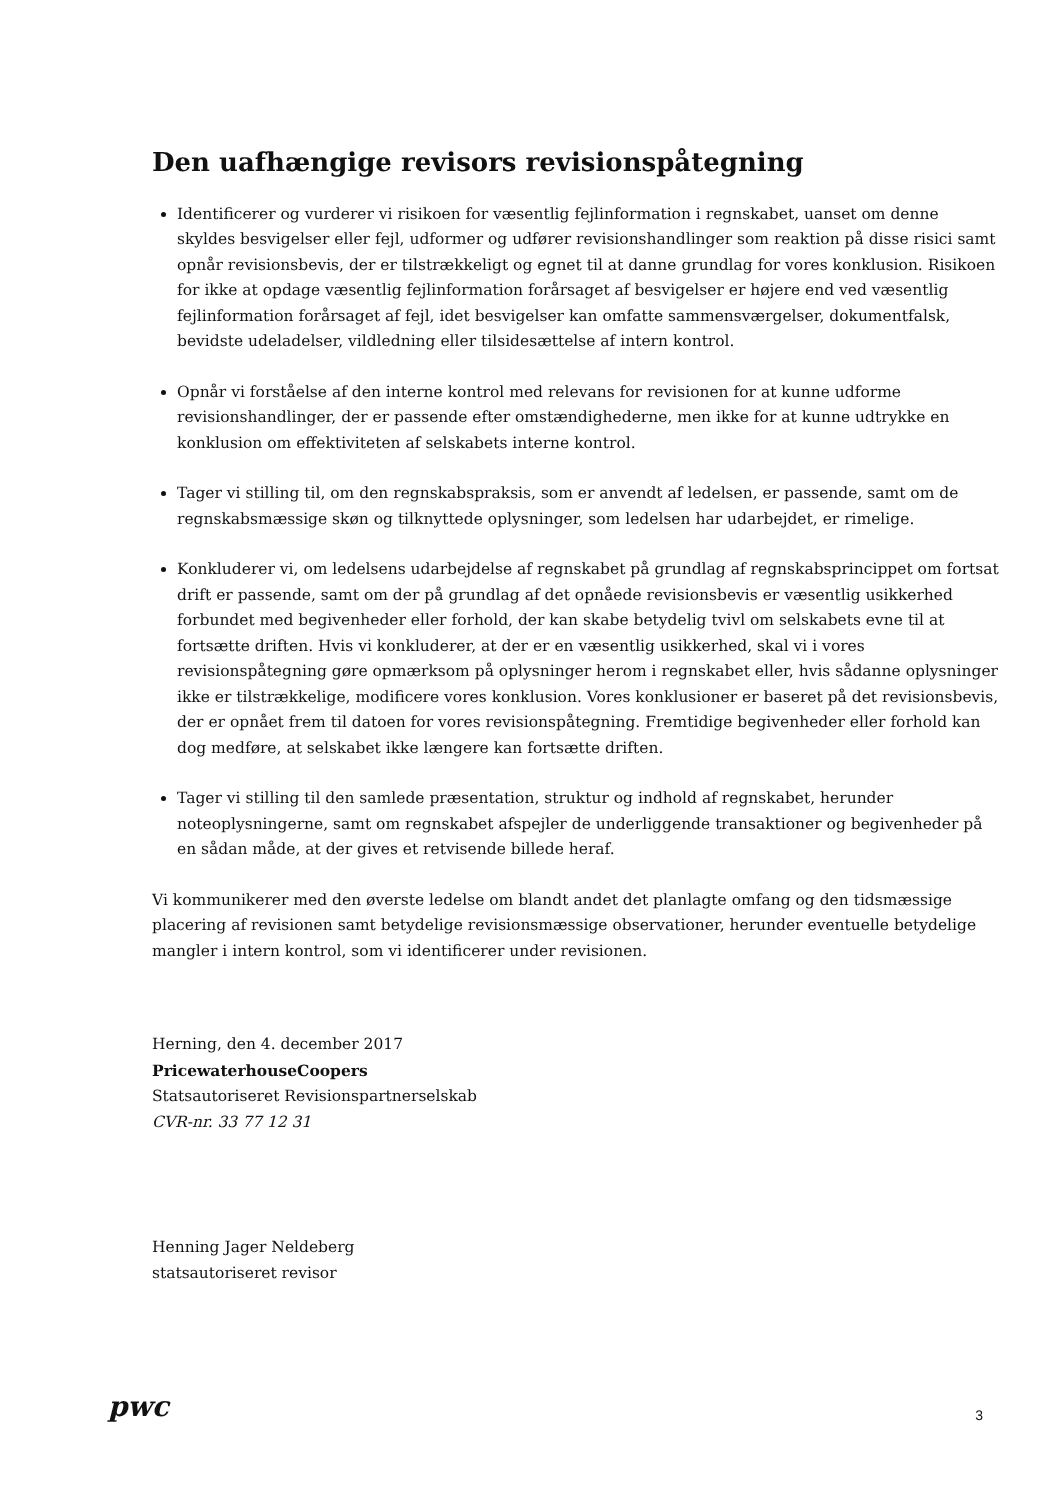Den uafhængige revisors revisionspåtegning
Identificerer og vurderer vi risikoen for væsentlig fejlinformation i regnskabet, uanset om denne skyldes besvigelser eller fejl, udformer og udfører revisionshandlinger som reaktion på disse risici samt opnår revisionsbevis, der er tilstrækkeligt og egnet til at danne grundlag for vores konklusion. Risikoen for ikke at opdage væsentlig fejlinformation forårsaget af besvigelser er højere end ved væsentlig fejlinformation forårsaget af fejl, idet besvigelser kan omfatte sammensværgelser, dokumentfalsk, bevidste udeladelser, vildledning eller tilsidesættelse af intern kontrol.
Opnår vi forståelse af den interne kontrol med relevans for revisionen for at kunne udforme revisionshandlinger, der er passende efter omstændighederne, men ikke for at kunne udtrykke en konklusion om effektiviteten af selskabets interne kontrol.
Tager vi stilling til, om den regnskabspraksis, som er anvendt af ledelsen, er passende, samt om de regnskabsmæssige skøn og tilknyttede oplysninger, som ledelsen har udarbejdet, er rimelige.
Konkluderer vi, om ledelsens udarbejdelse af regnskabet på grundlag af regnskabsprincippet om fortsat drift er passende, samt om der på grundlag af det opnåede revisionsbevis er væsentlig usikkerhed forbundet med begivenheder eller forhold, der kan skabe betydelig tvivl om selskabets evne til at fortsætte driften. Hvis vi konkluderer, at der er en væsentlig usikkerhed, skal vi i vores revisionspåtegning gøre opmærksom på oplysninger herom i regnskabet eller, hvis sådanne oplysninger ikke er tilstrækkelige, modificere vores konklusion. Vores konklusioner er baseret på det revisionsbevis, der er opnået frem til datoen for vores revisionspåtegning. Fremtidige begivenheder eller forhold kan dog medføre, at selskabet ikke længere kan fortsætte driften.
Tager vi stilling til den samlede præsentation, struktur og indhold af regnskabet, herunder noteoplysningerne, samt om regnskabet afspejler de underliggende transaktioner og begivenheder på en sådan måde, at der gives et retvisende billede heraf.
Vi kommunikerer med den øverste ledelse om blandt andet det planlagte omfang og den tidsmæssige placering af revisionen samt betydelige revisionsmæssige observationer, herunder eventuelle betydelige mangler i intern kontrol, som vi identificerer under revisionen.
Herning, den 4. december 2017
PricewaterhouseCoopers
Statsautoriseret Revisionspartnerselskab
CVR-nr. 33 77 12 31
Henning Jager Neldeberg
statsautoriseret revisor
pwc
3